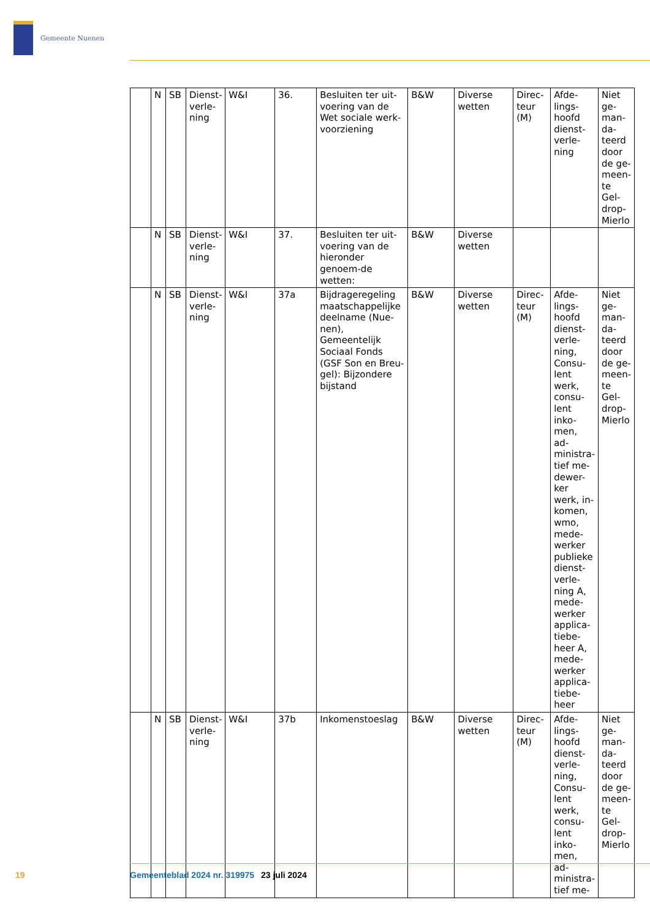Gemeente Nuenen
| | N | SB | Dienst-verle-ning | W&I | 36. | Besluiten ter uit-voering van de Wet sociale werk-voorziening | B&W | Diverse wetten | Direc-teur (M) | Afde-lings-hoofd dienst-verle-ning | Niet ge-man-da-teerd door de ge-meen-te Gel-drop-Mierlo |
| | N | SB | Dienst-verle-ning | W&I | 37. | Besluiten ter uit-voering van de hieronder genoem-de wetten: | B&W | Diverse wetten | | | |
| | N | SB | Dienst-verle-ning | W&I | 37a | Bijdrageregeling maatschappelijke deelname (Nue-nen), Gemeentelijk Sociaal Fonds (GSF Son en Breu-gel): Bijzondere bijstand | B&W | Diverse wetten | Direc-teur (M) | Afde-lings-hoofd dienst-verle-ning, Consu-lent werk, consu-lent inko-men, ad-ministra-tief me-dewer-ker werk, in-komen, wmo, mede-werker publieke dienst-verle-ning A, mede-werker applica-tiebe-heer A, mede-werker applica-tiebe-heer | Niet ge-man-da-teerd door de ge-meen-te Gel-drop-Mierlo |
| | N | SB | Dienst-verle-ning | W&I | 37b | Inkomenstoeslag | B&W | Diverse wetten | Direc-teur (M) | Afde-lings-hoofd dienst-verle-ning, Consu-lent werk, consu-lent inko-men, ad-ministra-tief me- | Niet ge-man-da-teerd door de ge-meen-te Gel-drop-Mierlo |
19 Gemeenteblad 2024 nr. 319975 23 juli 2024